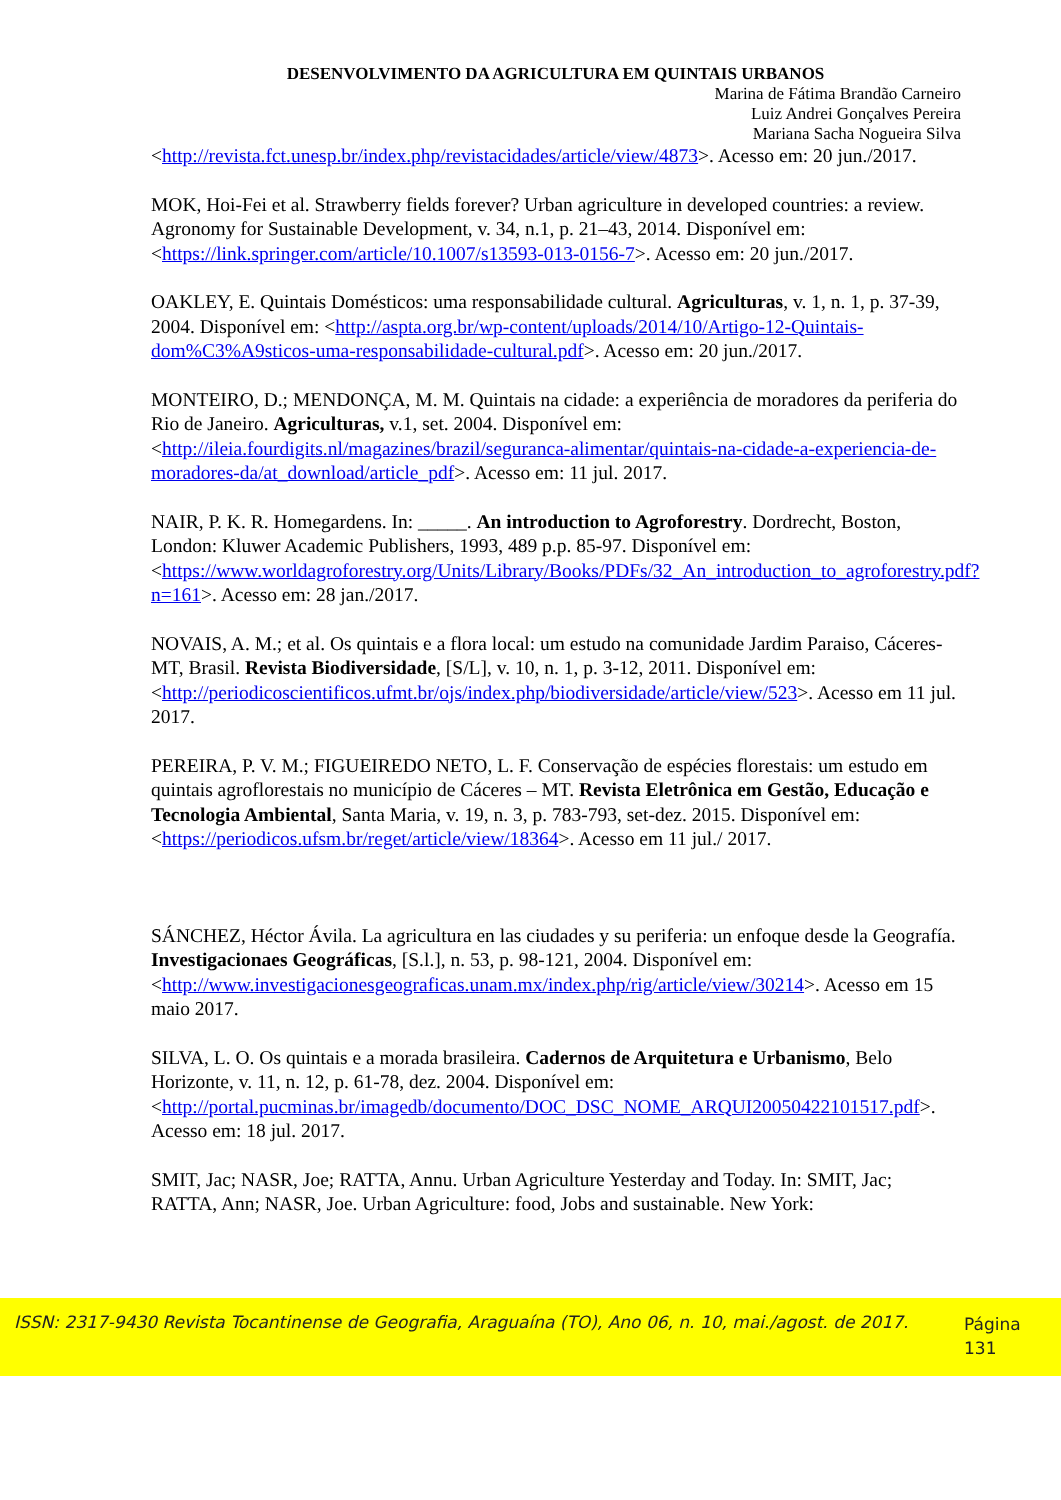DESENVOLVIMENTO DA AGRICULTURA EM QUINTAIS URBANOS
Marina de Fátima Brandão Carneiro
Luiz Andrei Gonçalves Pereira
Mariana Sacha Nogueira Silva
<http://revista.fct.unesp.br/index.php/revistacidades/article/view/4873>. Acesso em: 20 jun./2017.
MOK, Hoi-Fei et al. Strawberry fields forever? Urban agriculture in developed countries: a review. Agronomy for Sustainable Development, v. 34, n.1, p. 21–43, 2014. Disponível em: <https://link.springer.com/article/10.1007/s13593-013-0156-7>. Acesso em: 20 jun./2017.
OAKLEY, E. Quintais Domésticos: uma responsabilidade cultural. Agriculturas, v. 1, n. 1, p. 37-39, 2004. Disponível em: <http://aspta.org.br/wp-content/uploads/2014/10/Artigo-12-Quintais-dom%C3%A9sticos-uma-responsabilidade-cultural.pdf>. Acesso em: 20 jun./2017.
MONTEIRO, D.; MENDONÇA, M. M. Quintais na cidade: a experiência de moradores da periferia do Rio de Janeiro. Agriculturas, v.1, set. 2004. Disponível em: <http://ileia.fourdigits.nl/magazines/brazil/seguranca-alimentar/quintais-na-cidade-a-experiencia-de-moradores-da/at_download/article_pdf>. Acesso em: 11 jul. 2017.
NAIR, P. K. R. Homegardens. In: _____. An introduction to Agroforestry. Dordrecht, Boston, London: Kluwer Academic Publishers, 1993, 489 p.p. 85-97. Disponível em: <https://www.worldagroforestry.org/Units/Library/Books/PDFs/32_An_introduction_to_agroforestry.pdf?n=161>. Acesso em: 28 jan./2017.
NOVAIS, A. M.; et al. Os quintais e a flora local: um estudo na comunidade Jardim Paraiso, Cáceres-MT, Brasil. Revista Biodiversidade, [S/L], v. 10, n. 1, p. 3-12, 2011. Disponível em: <http://periodicoscientificos.ufmt.br/ojs/index.php/biodiversidade/article/view/523>. Acesso em 11 jul. 2017.
PEREIRA, P. V. M.; FIGUEIREDO NETO, L. F. Conservação de espécies florestais: um estudo em quintais agroflorestais no município de Cáceres – MT. Revista Eletrônica em Gestão, Educação e Tecnologia Ambiental, Santa Maria, v. 19, n. 3, p. 783-793, set-dez. 2015. Disponível em: <https://periodicos.ufsm.br/reget/article/view/18364>. Acesso em 11 jul./ 2017.
SÁNCHEZ, Héctor Ávila. La agricultura en las ciudades y su periferia: un enfoque desde la Geografía. Investigacionaes Geográficas, [S.l.], n. 53, p. 98-121, 2004. Disponível em: <http://www.investigacionesgeograficas.unam.mx/index.php/rig/article/view/30214>. Acesso em 15 maio 2017.
SILVA, L. O. Os quintais e a morada brasileira. Cadernos de Arquitetura e Urbanismo, Belo Horizonte, v. 11, n. 12, p. 61-78, dez. 2004. Disponível em: <http://portal.pucminas.br/imagedb/documento/DOC_DSC_NOME_ARQUI20050422101517.pdf>. Acesso em: 18 jul. 2017.
SMIT, Jac; NASR, Joe; RATTA, Annu. Urban Agriculture Yesterday and Today. In: SMIT, Jac; RATTA, Ann; NASR, Joe. Urban Agriculture: food, Jobs and sustainable. New York:
ISSN: 2317-9430 Revista Tocantinense de Geografia, Araguaína (TO), Ano 06, n. 10, mai./agost. de 2017.
Página
131